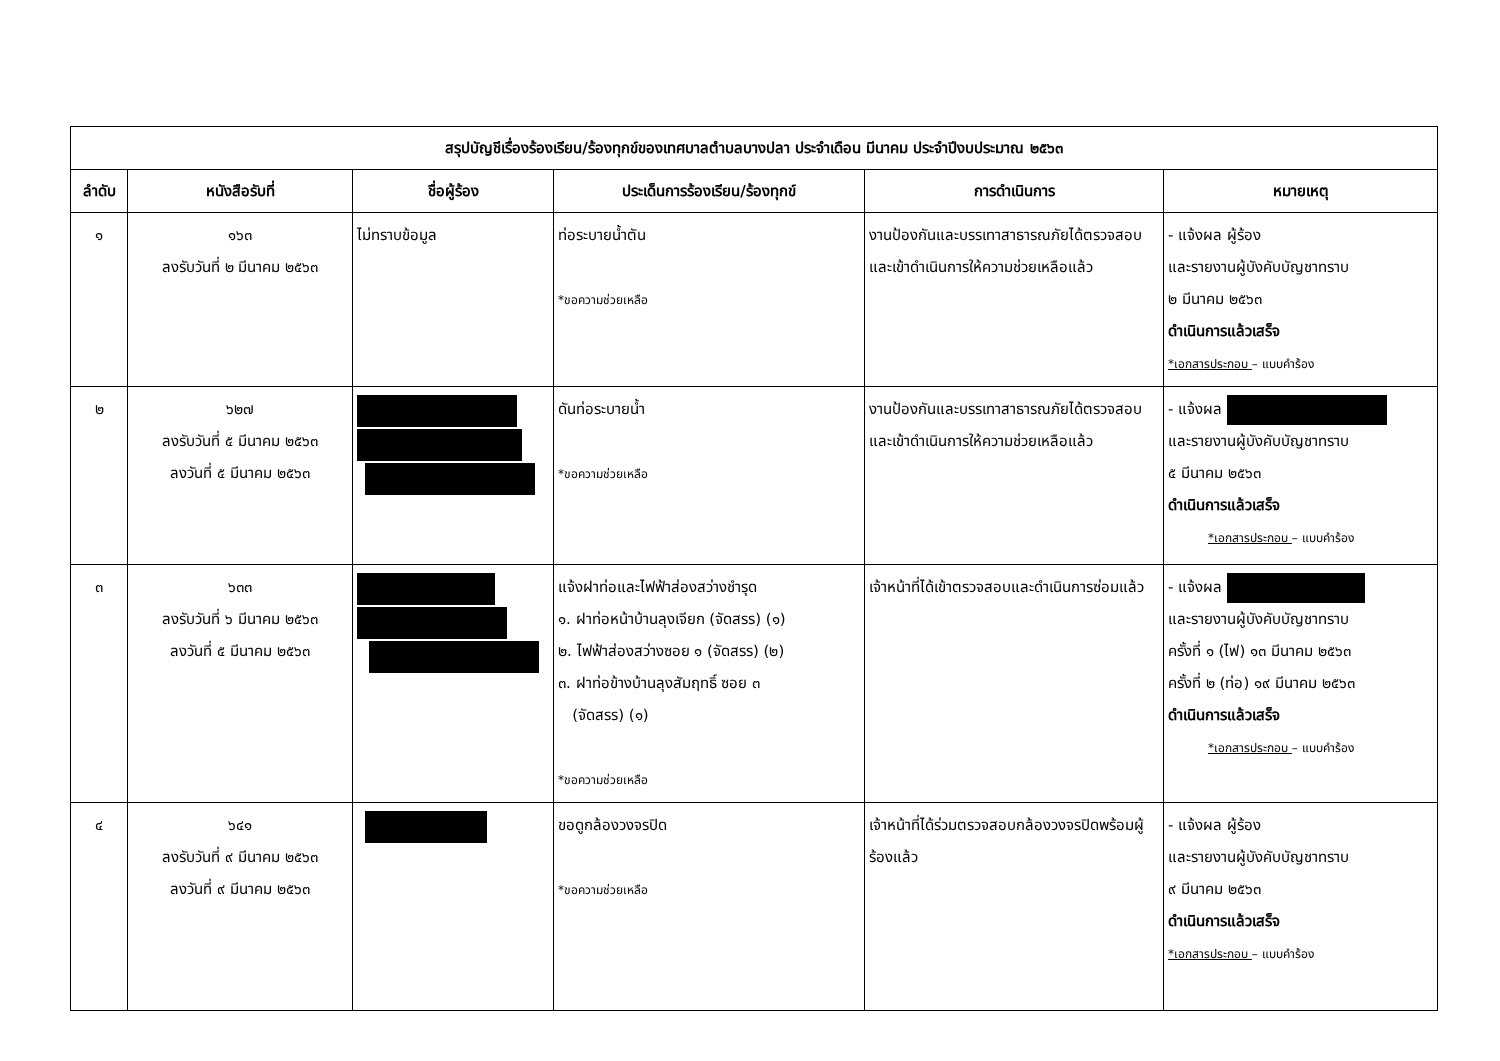| สรุปบัญชีเรื่องร้องเรียน/ร้องทุกข์ของเทศบาลตำบลบางปลา ประจำเดือน มีนาคม ประจำปีงบประมาณ ๒๕๖๓ | | | | | |
| --- | --- | --- | --- | --- | --- |
| ลำดับ | หนังสือรับที่ | ชื่อผู้ร้อง | ประเด็นการร้องเรียน/ร้องทุกข์ | การดำเนินการ | หมายเหตุ |
| ๑ | ๑๖๓ ลงรับวันที่ ๒ มีนาคม ๒๕๖๓ | ไม่ทราบข้อมูล | ท่อระบายน้ำตัน *ขอความช่วยเหลือ | งานป้องกันและบรรเทาสาธารณภัยได้ตรวจสอบและเข้าดำเนินการให้ความช่วยเหลือแล้ว | - แจ้งผล ผู้ร้อง และรายงานผู้บังคับบัญชาทราบ ๒ มีนาคม ๒๕๖๓ ดำเนินการแล้วเสร็จ *เอกสารประกอบ – แบบคำร้อง |
| ๒ | ๖๒๗ ลงรับวันที่ ๕ มีนาคม ๒๕๖๓ ลงวันที่ ๕ มีนาคม ๒๕๖๓ | | ดันท่อระบายน้ำ *ขอความช่วยเหลือ | งานป้องกันและบรรเทาสาธารณภัยได้ตรวจสอบและเข้าดำเนินการให้ความช่วยเหลือแล้ว | - แจ้งผล และรายงานผู้บังคับบัญชาทราบ ๕ มีนาคม ๒๕๖๓ ดำเนินการแล้วเสร็จ *เอกสารประกอบ – แบบคำร้อง |
| ๓ | ๖๓๓ ลงรับวันที่ ๖ มีนาคม ๒๕๖๓ ลงวันที่ ๕ มีนาคม ๒๕๖๓ | | แจ้งฝาท่อและไฟฟ้าส่องสว่างชำรุด ๑. ฝาท่อหน้าบ้านลุงเจียก (จัดสรร) (๑) ๒. ไฟฟ้าส่องสว่างซอย ๑ (จัดสรร) (๒) ๓. ฝาท่อข้างบ้านลุงสัมฤทธิ์ ซอย ๓ (จัดสรร) (๑) *ขอความช่วยเหลือ | เจ้าหน้าที่ได้เข้าตรวจสอบและดำเนินการซ่อมแล้ว | - แจ้งผล และรายงานผู้บังคับบัญชาทราบ ครั้งที่ ๑ (ไฟ) ๑๓ มีนาคม ๒๕๖๓ ครั้งที่ ๒ (ท่อ) ๑๙ มีนาคม ๒๕๖๓ ดำเนินการแล้วเสร็จ *เอกสารประกอบ – แบบคำร้อง |
| ๔ | ๖๔๑ ลงรับวันที่ ๙ มีนาคม ๒๕๖๓ ลงวันที่ ๙ มีนาคม ๒๕๖๓ | | ขอดูกล้องวงจรปิด *ขอความช่วยเหลือ | เจ้าหน้าที่ได้ร่วมตรวจสอบกล้องวงจรปิดพร้อมผู้ร้องแล้ว | - แจ้งผล ผู้ร้อง และรายงานผู้บังคับบัญชาทราบ ๙ มีนาคม ๒๕๖๓ ดำเนินการแล้วเสร็จ *เอกสารประกอบ – แบบคำร้อง |